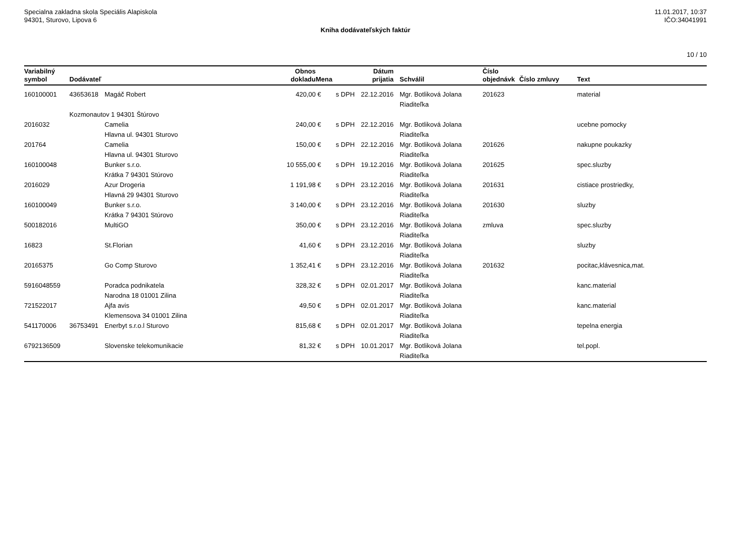Specialna zakladna skola Speciális Alapiskola
94301, Sturovo, Lipova 6
11.01.2017, 10:37
IČO:34041991
Kniha dodávateľských faktúr
10 / 10
| Variabilný symbol | Dodávateľ | | Obnos dokladu | Mena | | Dátum prijatia | Schválil | Číslo objednávk | Číslo zmluvy | Text |
| --- | --- | --- | --- | --- | --- | --- | --- | --- | --- | --- |
| 160100001 | 43653618 | Magáč Robert | 420,00 | € | s DPH | 22.12.2016 | Mgr. Botliková Jolana Riaditeľka | 201623 | | material |
| | Kozmonautov 1 94301 Štúrovo | | | | | | | | | |
| 2016032 | | Camelia Hlavna ul. 94301 Sturovo | 240,00 | € | s DPH | 22.12.2016 | Mgr. Botliková Jolana Riaditeľka | | | ucebne pomocky |
| 201764 | | Camelia Hlavna ul. 94301 Sturovo | 150,00 | € | s DPH | 22.12.2016 | Mgr. Botliková Jolana Riaditeľka | 201626 | | nakupne poukazky |
| 160100048 | | Bunker s.r.o. Krátka 7 94301 Stúrovo | 10 555,00 | € | s DPH | 19.12.2016 | Mgr. Botliková Jolana Riaditeľka | 201625 | | spec.sluzby |
| 2016029 | | Azur Drogeria Hlavná 29 94301 Sturovo | 1 191,98 | € | s DPH | 23.12.2016 | Mgr. Botliková Jolana Riaditeľka | 201631 | | cistiace prostriedky, |
| 160100049 | | Bunker s.r.o. Krátka 7 94301 Stúrovo | 3 140,00 | € | s DPH | 23.12.2016 | Mgr. Botliková Jolana Riaditeľka | 201630 | | sluzby |
| 500182016 | | MultiGO | 350,00 | € | s DPH | 23.12.2016 | Mgr. Botliková Jolana Riaditeľka | zmluva | | spec.sluzby |
| 16823 | | St.Florian | 41,60 | € | s DPH | 23.12.2016 | Mgr. Botliková Jolana Riaditeľka | | | sluzby |
| 20165375 | | Go Comp Sturovo | 1 352,41 | € | s DPH | 23.12.2016 | Mgr. Botliková Jolana Riaditeľka | 201632 | | pocitac,klávesnica,mat. |
| 5916048559 | | Poradca podnikatela Narodna 18 01001 Zilina | 328,32 | € | s DPH | 02.01.2017 | Mgr. Botliková Jolana Riaditeľka | | | kanc.material |
| 721522017 | | Ajfa avis Klemensova 34 01001 Zilina | 49,50 | € | s DPH | 02.01.2017 | Mgr. Botliková Jolana Riaditeľka | | | kanc.material |
| 541170006 | 36753491 | Enerbyt s.r.o.l Sturovo | 815,68 | € | s DPH | 02.01.2017 | Mgr. Botliková Jolana Riaditeľka | | | tepelna energia |
| 6792136509 | | Slovenske telekomunikacie | 81,32 | € | s DPH | 10.01.2017 | Mgr. Botliková Jolana Riaditeľka | | | tel.popl. |